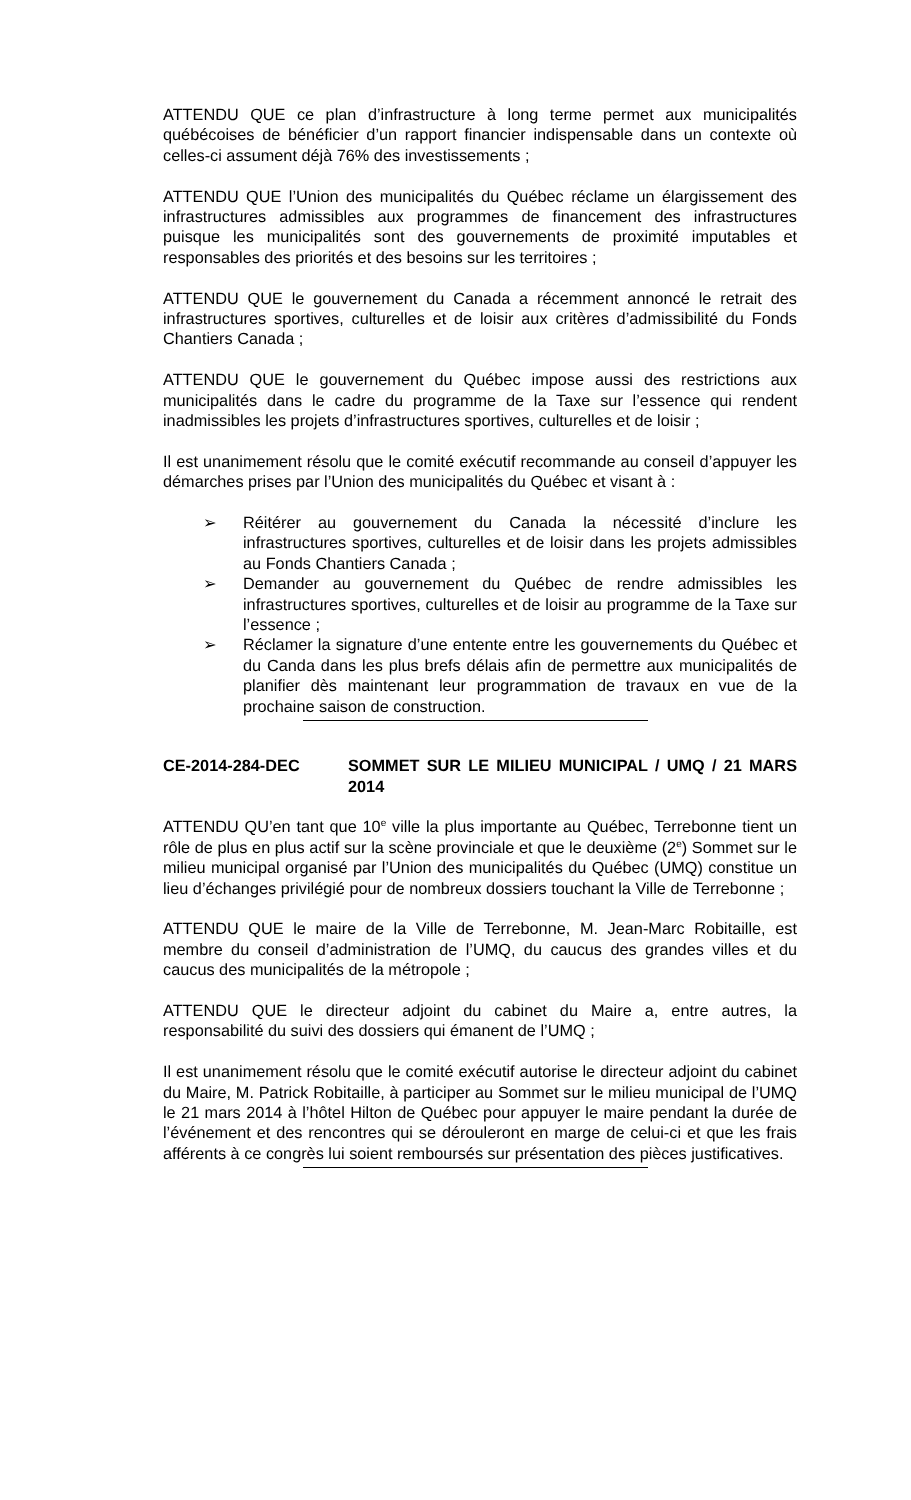ATTENDU QUE ce plan d’infrastructure à long terme permet aux municipalités québécoises de bénéficier d’un rapport financier indispensable dans un contexte où celles-ci assument déjà 76% des investissements ;
ATTENDU QUE l’Union des municipalités du Québec réclame un élargissement des infrastructures admissibles aux programmes de financement des infrastructures puisque les municipalités sont des gouvernements de proximité imputables et responsables des priorités et des besoins sur les territoires ;
ATTENDU QUE le gouvernement du Canada a récemment annoncé le retrait des infrastructures sportives, culturelles et de loisir aux critères d’admissibilité du Fonds Chantiers Canada ;
ATTENDU QUE le gouvernement du Québec impose aussi des restrictions aux municipalités dans le cadre du programme de la Taxe sur l’essence qui rendent inadmissibles les projets d’infrastructures sportives, culturelles et de loisir ;
Il est unanimement résolu que le comité exécutif recommande au conseil d’appuyer les démarches prises par l’Union des municipalités du Québec et visant à :
➢ Réitérer au gouvernement du Canada la nécessité d’inclure les infrastructures sportives, culturelles et de loisir dans les projets admissibles au Fonds Chantiers Canada ;
➢ Demander au gouvernement du Québec de rendre admissibles les infrastructures sportives, culturelles et de loisir au programme de la Taxe sur l’essence ;
➢ Réclamer la signature d’une entente entre les gouvernements du Québec et du Canda dans les plus brefs délais afin de permettre aux municipalités de planifier dès maintenant leur programmation de travaux en vue de la prochaine saison de construction.
CE-2014-284-DEC SOMMET SUR LE MILIEU MUNICIPAL / UMQ / 21 MARS 2014
ATTENDU QU’en tant que 10<sup>e</sup> ville la plus importante au Québec, Terrebonne tient un rôle de plus en plus actif sur la scène provinciale et que le deuxième (2<sup>e</sup>) Sommet sur le milieu municipal organisé par l’Union des municipalités du Québec (UMQ) constitue un lieu d’échanges privilégié pour de nombreux dossiers touchant la Ville de Terrebonne ;
ATTENDU QUE le maire de la Ville de Terrebonne, M. Jean-Marc Robitaille, est membre du conseil d’administration de l’UMQ, du caucus des grandes villes et du caucus des municipalités de la métropole ;
ATTENDU QUE le directeur adjoint du cabinet du Maire a, entre autres, la responsabilité du suivi des dossiers qui émanent de l’UMQ ;
Il est unanimement résolu que le comité exécutif autorise le directeur adjoint du cabinet du Maire, M. Patrick Robitaille, à participer au Sommet sur le milieu municipal de l’UMQ le 21 mars 2014 à l’hôtel Hilton de Québec pour appuyer le maire pendant la durée de l’événement et des rencontres qui se dérouleront en marge de celui-ci et que les frais afférents à ce congrès lui soient remboursés sur présentation des pièces justificatives.